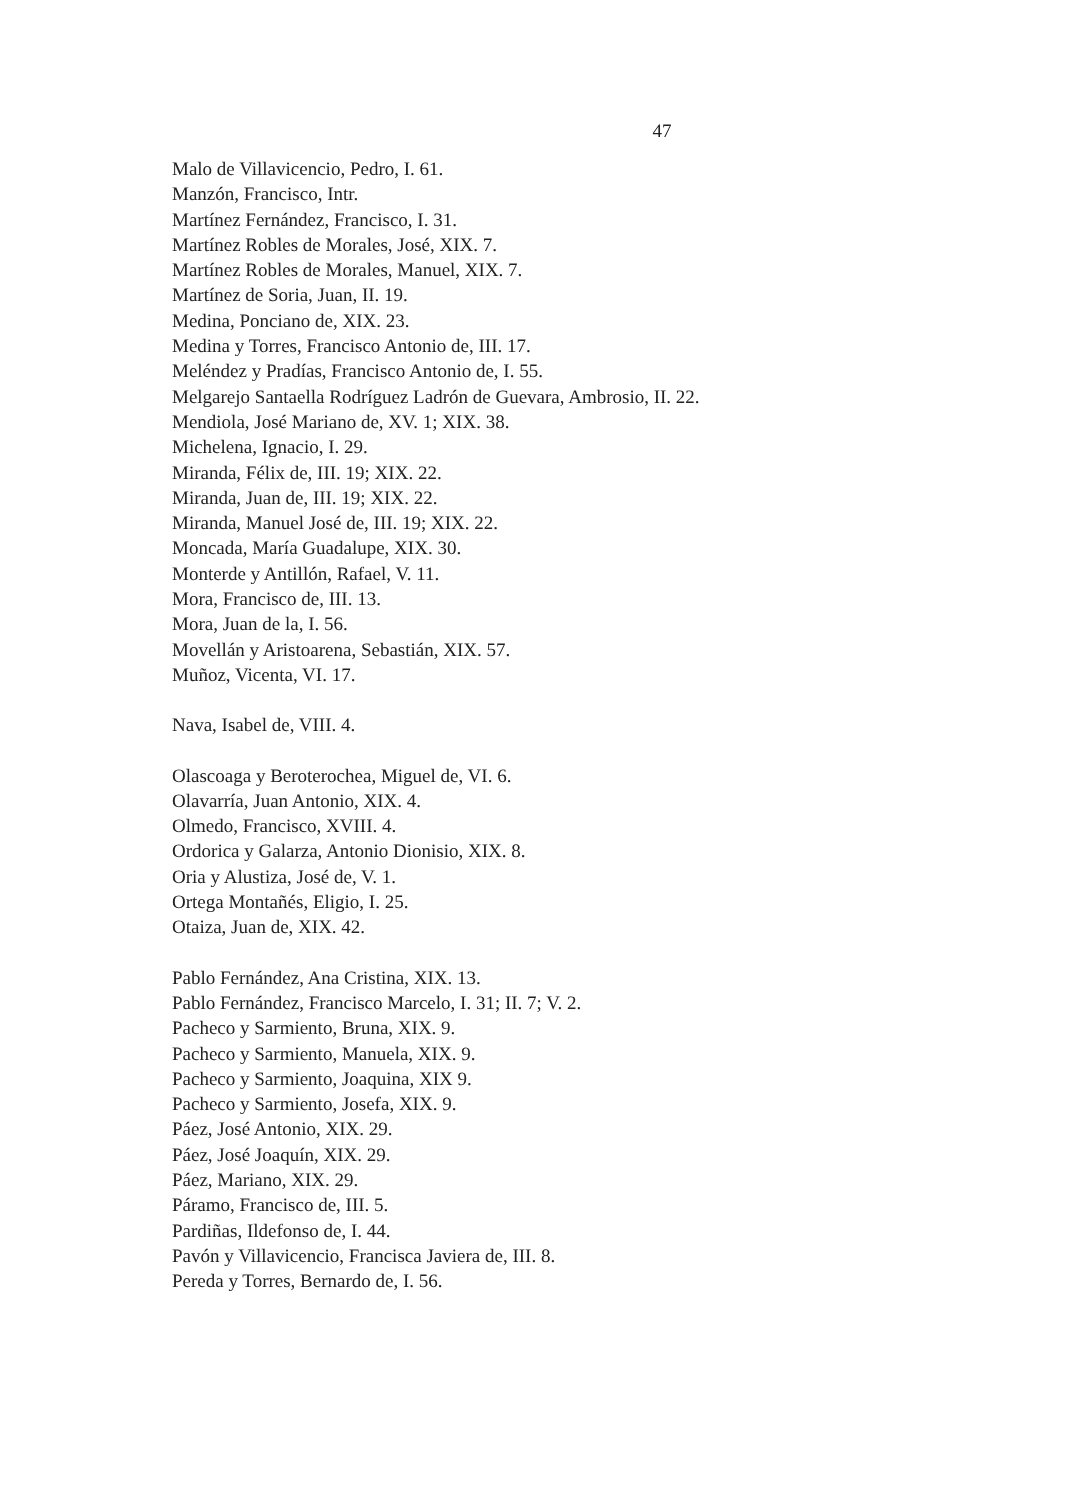47
Malo de Villavicencio, Pedro, I. 61.
Manzón, Francisco, Intr.
Martínez Fernández, Francisco, I. 31.
Martínez Robles de Morales, José, XIX. 7.
Martínez Robles de Morales, Manuel, XIX. 7.
Martínez de Soria, Juan, II. 19.
Medina, Ponciano de, XIX. 23.
Medina y Torres, Francisco Antonio de, III. 17.
Meléndez y Pradías, Francisco Antonio de, I. 55.
Melgarejo Santaella Rodríguez Ladrón de Guevara, Ambrosio, II. 22.
Mendiola, José Mariano de, XV. 1; XIX. 38.
Michelena, Ignacio, I. 29.
Miranda, Félix de, III. 19; XIX. 22.
Miranda, Juan de, III. 19; XIX. 22.
Miranda, Manuel José de, III. 19; XIX. 22.
Moncada, María Guadalupe, XIX. 30.
Monterde y Antillón, Rafael, V. 11.
Mora, Francisco de, III. 13.
Mora, Juan de la, I. 56.
Movellán y Aristoarena, Sebastián, XIX. 57.
Muñoz, Vicenta, VI. 17.
Nava, Isabel de, VIII. 4.
Olascoaga y Beroterochea, Miguel de, VI. 6.
Olavarría, Juan Antonio, XIX. 4.
Olmedo, Francisco, XVIII. 4.
Ordorica y Galarza, Antonio Dionisio, XIX. 8.
Oria y Alustiza, José de, V. 1.
Ortega Montañés, Eligio, I. 25.
Otaiza, Juan de, XIX. 42.
Pablo Fernández, Ana Cristina, XIX. 13.
Pablo Fernández, Francisco Marcelo, I. 31; II. 7; V. 2.
Pacheco y Sarmiento, Bruna, XIX. 9.
Pacheco y Sarmiento, Manuela, XIX. 9.
Pacheco y Sarmiento, Joaquina, XIX 9.
Pacheco y Sarmiento, Josefa, XIX. 9.
Páez, José Antonio, XIX. 29.
Páez, José Joaquín, XIX. 29.
Páez, Mariano, XIX. 29.
Páramo, Francisco de, III. 5.
Pardiñas, Ildefonso de, I. 44.
Pavón y Villavicencio, Francisca Javiera de, III. 8.
Pereda y Torres, Bernardo de, I. 56.